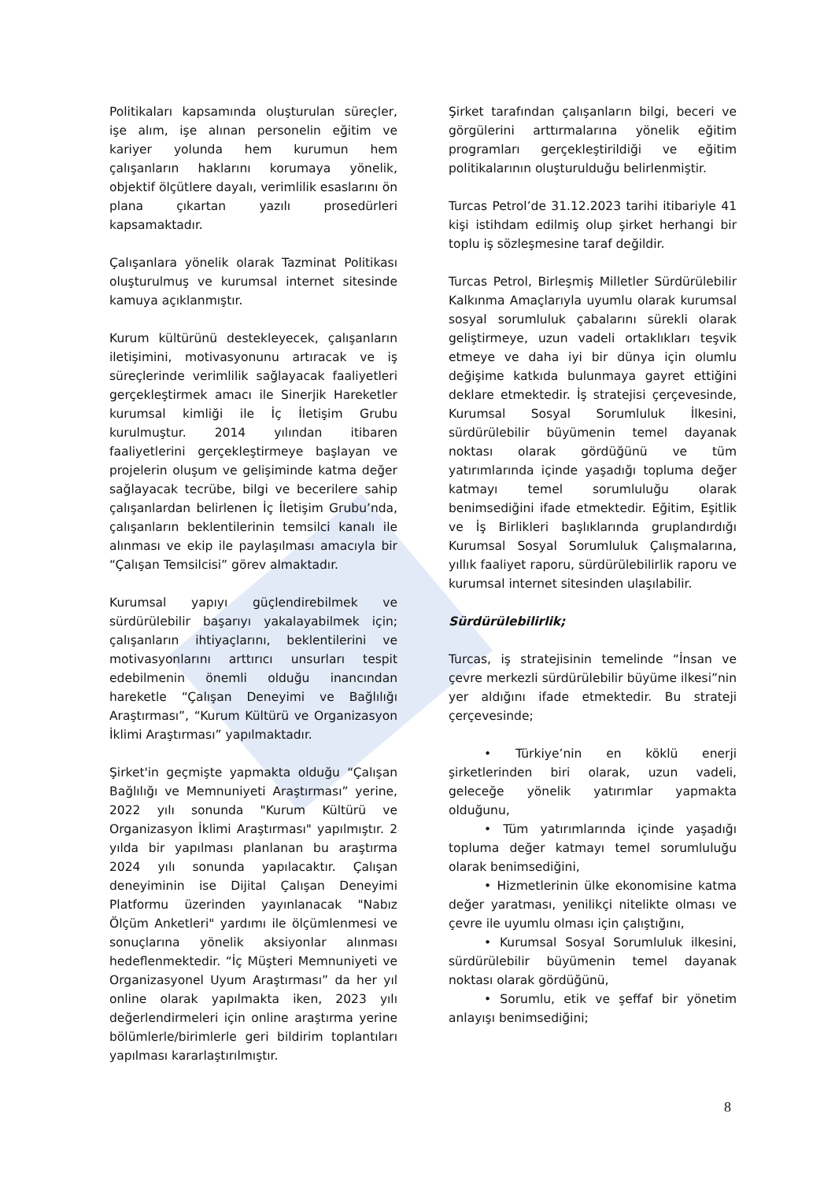Politikaları kapsamında oluşturulan süreçler, işe alım, işe alınan personelin eğitim ve kariyer yolunda hem kurumun hem çalışanların haklarını korumaya yönelik, objektif ölçütlere dayalı, verimlilik esaslarını ön plana çıkartan yazılı prosedürleri kapsamaktadır.
Çalışanlara yönelik olarak Tazminat Politikası oluşturulmuş ve kurumsal internet sitesinde kamuya açıklanmıştır.
Kurum kültürünü destekleyecek, çalışanların iletişimini, motivasyonunu artıracak ve iş süreçlerinde verimlilik sağlayacak faaliyetleri gerçekleştirmek amacı ile Sinerjik Hareketler kurumsal kimliği ile İç İletişim Grubu kurulmuştur. 2014 yılından itibaren faaliyetlerini gerçekleştirmeye başlayan ve projelerin oluşum ve gelişiminde katma değer sağlayacak tecrübe, bilgi ve becerilere sahip çalışanlardan belirlenen İç İletişim Grubu’nda, çalışanların beklentilerinin temsilci kanalı ile alınması ve ekip ile paylaşılması amacıyla bir “Çalışan Temsilcisi” görev almaktadır.
Kurumsal yapıyı güçlendirebilmek ve sürdürülebilir başarıyı yakalayabilmek için; çalışanların ihtiyaçlarını, beklentilerini ve motivasyonlarını arttırıcı unsurları tespit edebilmenin önemli olduğu inancından hareketle “Çalışan Deneyimi ve Bağlılığı Araştırması”, “Kurum Kültürü ve Organizasyon İklimi Araştırması” yapılmaktadır.
Şirket'in geçmişte yapmakta olduğu “Çalışan Bağlılığı ve Memnuniyeti Araştırması” yerine, 2022 yılı sonunda "Kurum Kültürü ve Organizasyon İklimi Araştırması" yapılmıştır. 2 yılda bir yapılması planlanan bu araştırma 2024 yılı sonunda yapılacaktır. Çalışan deneyiminin ise Dijital Çalışan Deneyimi Platformu üzerinden yayınlanacak "Nabız Ölçüm Anketleri" yardımı ile ölçümlenmesi ve sonuçlarına yönelik aksiyonlar alınması hedeflenmektedir. “İç Müşteri Memnuniyeti ve Organizasyonel Uyum Araştırması” da her yıl online olarak yapılmakta iken, 2023 yılı değerlendirmeleri için online araştırma yerine bölümlerle/birimlerle geri bildirim toplantıları yapılması kararlaştırılmıştır.
Şirket tarafından çalışanların bilgi, beceri ve görgülerini arttırmalarına yönelik eğitim programları gerçekleştirildiği ve eğitim politikalarının oluşturulduğu belirlenmiştir.
Turcas Petrol’de 31.12.2023 tarihi itibariyle 41 kişi istihdam edilmiş olup şirket herhangi bir toplu iş sözleşmesine taraf değildir.
Turcas Petrol, Birleşmiş Milletler Sürdürülebilir Kalkınma Amaçlarıyla uyumlu olarak kurumsal sosyal sorumluluk çabalarını sürekli olarak geliştirmeye, uzun vadeli ortaklıkları teşvik etmeye ve daha iyi bir dünya için olumlu değişime katkıda bulunmaya gayret ettiğini deklare etmektedir. İş stratejisi çerçevesinde, Kurumsal Sosyal Sorumluluk İlkesini, sürdürülebilir büyümenin temel dayanak noktası olarak gördüğünü ve tüm yatırımlarında içinde yaşadığı topluma değer katmayı temel sorumluluğu olarak benimsediğini ifade etmektedir. Eğitim, Eşitlik ve İş Birlikleri başlıklarında gruplandırdığı Kurumsal Sosyal Sorumluluk Çalışmalarına, yıllık faaliyet raporu, sürdürülebilirlik raporu ve kurumsal internet sitesinden ulaşılabilir.
Sürdürülebilirlik;
Turcas, iş stratejisinin temelinde “İnsan ve çevre merkezli sürdürülebilir büyüme ilkesi”nin yer aldığını ifade etmektedir. Bu strateji çerçevesinde;
• Türkiye’nin en köklü enerji şirketlerinden biri olarak, uzun vadeli, geleceğe yönelik yatırımlar yapmakta olduğunu,
• Tüm yatırımlarında içinde yaşadığı topluma değer katmayı temel sorumluluğu olarak benimsediğini,
• Hizmetlerinin ülke ekonomisine katma değer yaratması, yenilikçi nitelikte olması ve çevre ile uyumlu olması için çalıştığını,
• Kurumsal Sosyal Sorumluluk ilkesini, sürdürülebilir büyümenin temel dayanak noktası olarak gördüğünü,
• Sorumlu, etik ve şeffaf bir yönetim anlayışı benimsediğini;
8